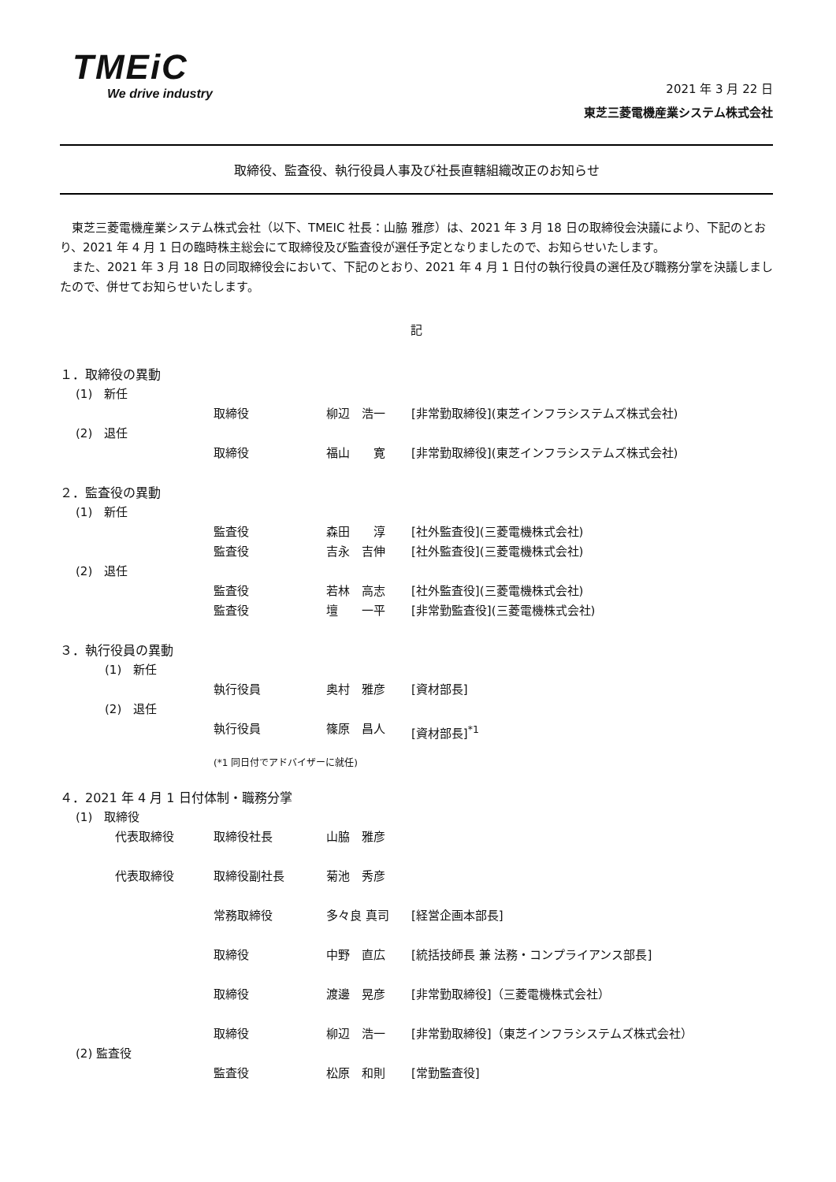TMEiC
We drive industry
2021 年 3 月 22 日
東芝三菱電機産業システム株式会社
取締役、監査役、執行役員人事及び社長直轄組織改正のお知らせ
　東芝三菱電機産業システム株式会社（以下、TMEIC 社長：山脇 雅彦）は、2021 年 3 月 18 日の取締役会決議により、下記のとおり、2021 年 4 月 1 日の臨時株主総会にて取締役及び監査役が選任予定となりましたので、お知らせいたします。
　また、2021 年 3 月 18 日の同取締役会において、下記のとおり、2021 年 4 月 1 日付の執行役員の選任及び職務分掌を決議しましたので、併せてお知らせいたします。
記
１．取締役の異動
(1)　新任
取締役 柳辺　浩一 [非常勤取締役](東芝インフラシステムズ株式会社)
(2)　退任
取締役 福山　　寛 [非常勤取締役](東芝インフラシステムズ株式会社)
２．監査役の異動
(1)　新任
監査役 森田　　淳 [社外監査役](三菱電機株式会社)
監査役 吉永　吉伸 [社外監査役](三菱電機株式会社)
(2)　退任
監査役 若林　高志 [社外監査役](三菱電機株式会社)
監査役 壇　　一平 [非常勤監査役](三菱電機株式会社)
３．執行役員の異動
(1)　新任
執行役員 奥村　雅彦 [資材部長]
(2)　退任
執行役員 篠原　昌人 [資材部長]<sup>*1</sup>
(*1 同日付でアドバイザーに就任)
４．2021 年 4 月 1 日付体制・職務分掌
(1)　取締役
代表取締役 取締役社長 山脇　雅彦
代表取締役 取締役副社長 菊池　秀彦
常務取締役 多々良 真司 [経営企画本部長]
取締役 中野　直広 [統括技師長 兼 法務・コンプライアンス部長]
取締役 渡邊　晃彦 [非常勤取締役]（三菱電機株式会社）
取締役 柳辺　浩一 [非常勤取締役]（東芝インフラシステムズ株式会社）
(2) 監査役
監査役 松原　和則 [常勤監査役]